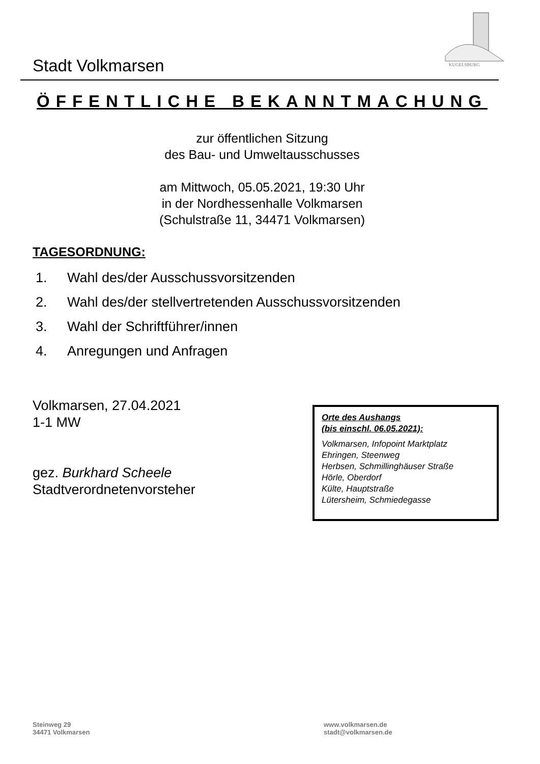Stadt Volkmarsen
KUGELSBURG
ÖFFENTLICHE BEKANNTMACHUNG
zur öffentlichen Sitzung
des Bau- und Umweltausschusses
am Mittwoch, 05.05.2021, 19:30 Uhr
in der Nordhessenhalle Volkmarsen
(Schulstraße 11, 34471 Volkmarsen)
TAGESORDNUNG:
1. Wahl des/der Ausschussvorsitzenden
2. Wahl des/der stellvertretenden Ausschussvorsitzenden
3. Wahl der Schriftführer/innen
4. Anregungen und Anfragen
Volkmarsen, 27.04.2021
1-1 MW
gez. Burkhard Scheele
Stadtverordnetenvorsteher
Orte des Aushangs
(bis einschl. 06.05.2021):
Volkmarsen, Infopoint Marktplatz
Ehringen, Steenweg
Herbsen, Schmillinghäuser Straße
Hörle, Oberdorf
Külte, Hauptstraße
Lütersheim, Schmiedegasse
Steinweg 29
34471 Volkmarsen
www.volkmarsen.de
stadt@volkmarsen.de